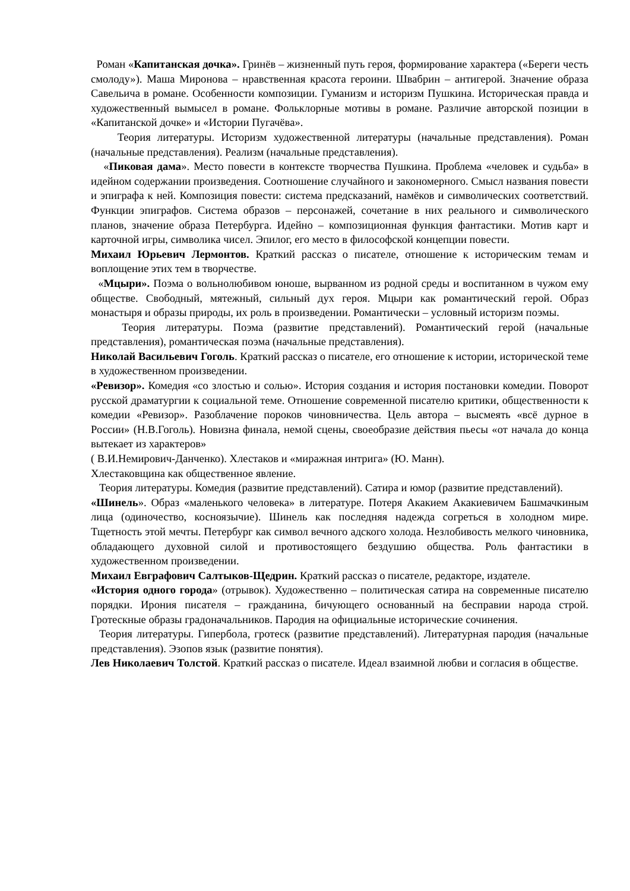Роман «Капитанская дочка». Гринёв – жизненный путь героя, формирование характера («Береги честь смолоду»). Маша Миронова – нравственная красота героини. Швабрин – антигерой. Значение образа Савельича в романе. Особенности композиции. Гуманизм и историзм Пушкина. Историческая правда и художественный вымысел в романе. Фольклорные мотивы в романе. Различие авторской позиции в «Капитанской дочке» и «Истории Пугачёва».
Теория литературы. Историзм художественной литературы (начальные представления). Роман (начальные представления). Реализм (начальные представления).
«Пиковая дама». Место повести в контексте творчества Пушкина. Проблема «человек и судьба» в идейном содержании произведения. Соотношение случайного и закономерного. Смысл названия повести и эпиграфа к ней. Композиция повести: система предсказаний, намёков и символических соответствий. Функции эпиграфов. Система образов – персонажей, сочетание в них реального и символического планов, значение образа Петербурга. Идейно – композиционная функция фантастики. Мотив карт и карточной игры, символика чисел. Эпилог, его место в философской концепции повести.
Михаил Юрьевич Лермонтов. Краткий рассказ о писателе, отношение к историческим темам и воплощение этих тем в творчестве.
«Мцыри». Поэма о вольнолюбивом юноше, вырванном из родной среды и воспитанном в чужом ему обществе. Свободный, мятежный, сильный дух героя. Мцыри как романтический герой. Образ монастыря и образы природы, их роль в произведении. Романтически – условный историзм поэмы.
Теория литературы. Поэма (развитие представлений). Романтический герой (начальные представления), романтическая поэма (начальные представления).
Николай Васильевич Гоголь. Краткий рассказ о писателе, его отношение к истории, исторической теме в художественном произведении.
«Ревизор». Комедия «со злостью и солью». История создания и история постановки комедии. Поворот русской драматургии к социальной теме. Отношение современной писателю критики, общественности к комедии «Ревизор». Разоблачение пороков чиновничества. Цель автора – высмеять «всё дурное в России» (Н.В.Гоголь). Новизна финала, немой сцены, своеобразие действия пьесы «от начала до конца вытекает из характеров»
( В.И.Немирович-Данченко). Хлестаков и «миражная интрига» (Ю. Манн).
Хлестаковщина как общественное явление.
Теория литературы. Комедия (развитие представлений). Сатира и юмор (развитие представлений).
«Шинель». Образ «маленького человека» в литературе. Потеря Акакием Акакиевичем Башмачкиным лица (одиночество, косноязычие). Шинель как последняя надежда согреться в холодном мире. Тщетность этой мечты. Петербург как символ вечного адского холода. Незлобивость мелкого чиновника, обладающего духовной силой и противостоящего бездушию общества. Роль фантастики в художественном произведении.
Михаил Евграфович Салтыков-Щедрин. Краткий рассказ о писателе, редакторе, издателе.
«История одного города» (отрывок). Художественно – политическая сатира на современные писателю порядки. Ирония писателя – гражданина, бичующего основанный на бесправии народа строй. Гротескные образы градоначальников. Пародия на официальные исторические сочинения.
Теория литературы. Гипербола, гротеск (развитие представлений). Литературная пародия (начальные представления). Эзопов язык (развитие понятия).
Лев Николаевич Толстой. Краткий рассказ о писателе. Идеал взаимной любви и согласия в обществе.